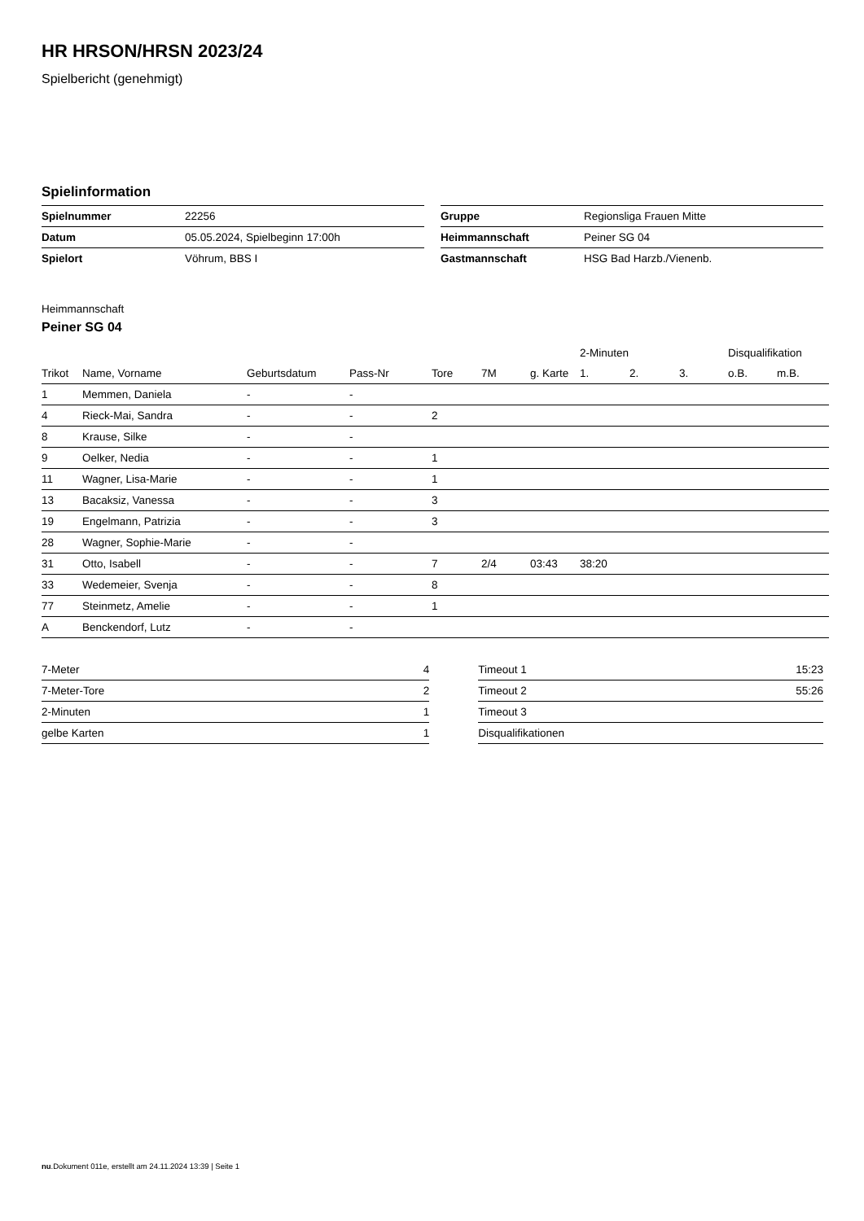HR HRSON/HRSN 2023/24
Spielbericht (genehmigt)
Spielinformation
| Spielnummer | 22256 |
| Datum | 05.05.2024, Spielbeginn 17:00h |
| Spielort | Vöhrum, BBS I |
| Gruppe | Regionsliga Frauen Mitte |
| Heimmannschaft | Peiner SG 04 |
| Gastmannschaft | HSG Bad Harzb./Vienenb. |
Heimmannschaft
Peiner SG 04
| | | | | | | | 2-Minuten | | | Disqualifikation | |
| --- | --- | --- | --- | --- | --- | --- | --- | --- | --- | --- | --- |
| Trikot | Name, Vorname | Geburtsdatum | Pass-Nr | Tore | 7M | g. Karte | 1. | 2. | 3. | o.B. | m.B. |
| 1 | Memmen, Daniela | - | - | | | | | | | | |
| 4 | Rieck-Mai, Sandra | - | - | 2 | | | | | | | |
| 8 | Krause, Silke | - | - | | | | | | | | |
| 9 | Oelker, Nedia | - | - | 1 | | | | | | | |
| 11 | Wagner, Lisa-Marie | - | - | 1 | | | | | | | |
| 13 | Bacaksiz, Vanessa | - | - | 3 | | | | | | | |
| 19 | Engelmann, Patrizia | - | - | 3 | | | | | | | |
| 28 | Wagner, Sophie-Marie | - | - | | | | | | | | |
| 31 | Otto, Isabell | - | - | 7 | 2/4 | 03:43 | 38:20 | | | | |
| 33 | Wedemeier, Svenja | - | - | 8 | | | | | | | |
| 77 | Steinmetz, Amelie | - | - | 1 | | | | | | | |
| A | Benckendorf, Lutz | - | - | | | | | | | | |
| 7-Meter | 4 |
| 7-Meter-Tore | 2 |
| 2-Minuten | 1 |
| gelbe Karten | 1 |
| Timeout 1 | 15:23 |
| Timeout 2 | 55:26 |
| Timeout 3 | |
| Disqualifikationen | |
nu.Dokument 011e, erstellt am 24.11.2024 13:39 | Seite 1